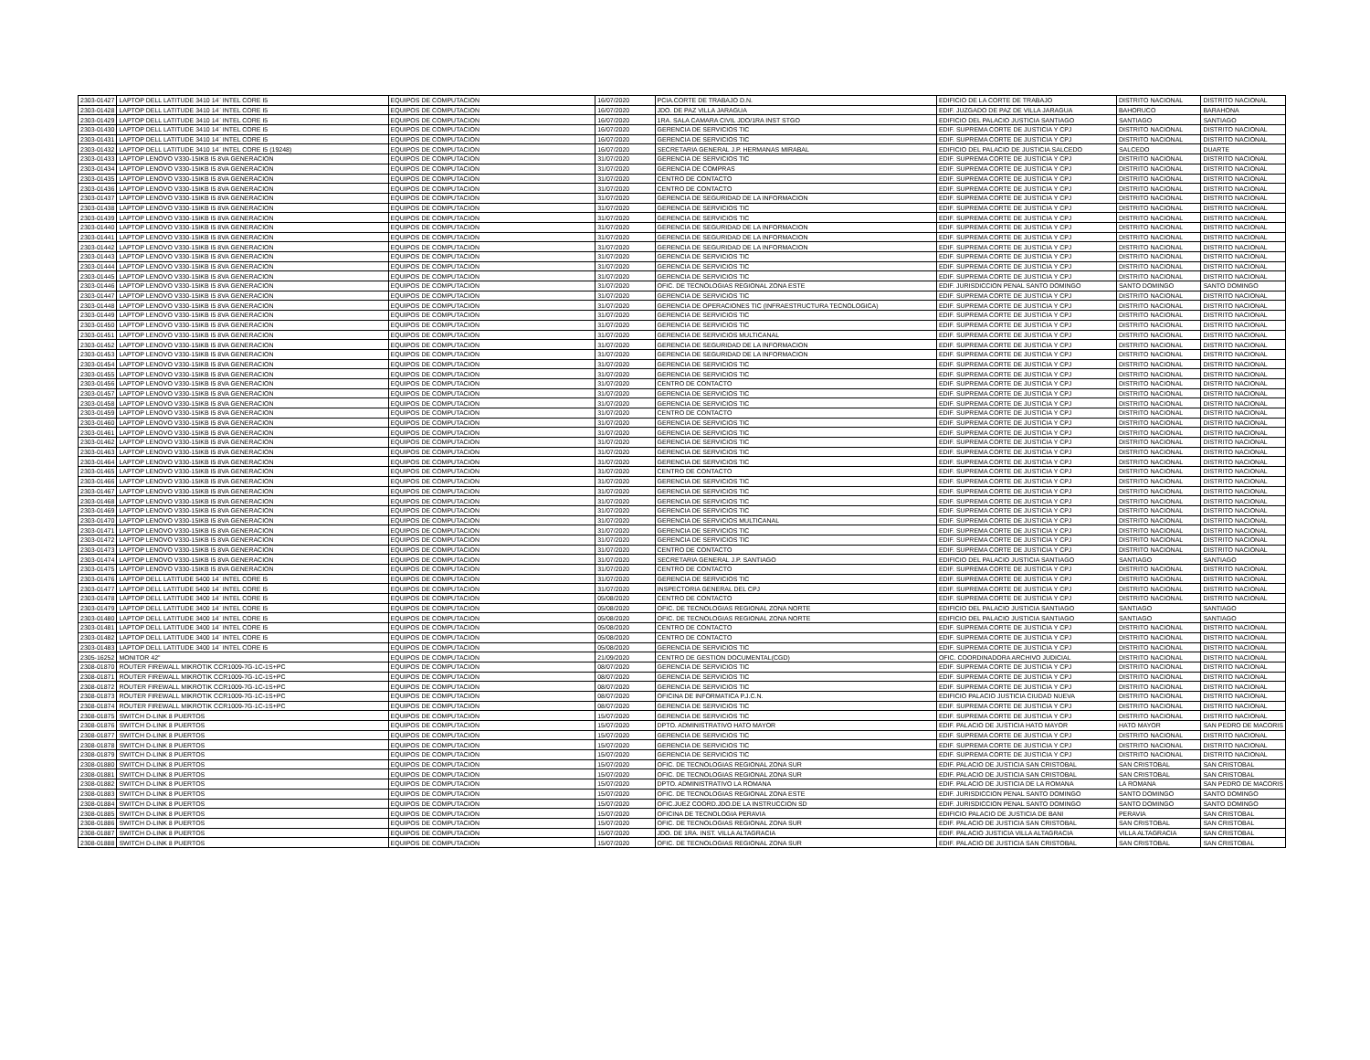| 2303-01427 | LAPTOP DELL LATITUDE 3410 14¨ INTEL CORE I5 | EQUIPOS DE COMPUTACION | 16/07/2020 | PCIA.CORTE DE TRABAJO D.N. | EDIFICIO DE LA CORTE DE TRABAJO | DISTRITO NACIONAL | DISTRITO NACIONAL |
| 2303-01428 | LAPTOP DELL LATITUDE 3410 14¨ INTEL CORE I5 | EQUIPOS DE COMPUTACION | 16/07/2020 | JDO. DE PAZ VILLA JARAGUA | EDIF. JUZGADO DE PAZ DE VILLA JARAGUA | BAHORUCO | BARAHONA |
| 2303-01429 | LAPTOP DELL LATITUDE 3410 14¨ INTEL CORE I5 | EQUIPOS DE COMPUTACION | 16/07/2020 | 1RA. SALA CAMARA CIVIL JDO/1RA INST STGO | EDIFICIO DEL PALACIO JUSTICIA SANTIAGO | SANTIAGO | SANTIAGO |
| 2303-01430 | LAPTOP DELL LATITUDE 3410 14¨ INTEL CORE I5 | EQUIPOS DE COMPUTACION | 16/07/2020 | GERENCIA DE SERVICIOS TIC | EDIF. SUPREMA CORTE DE JUSTICIA Y CPJ | DISTRITO NACIONAL | DISTRITO NACIONAL |
| 2303-01431 | LAPTOP DELL LATITUDE 3410 14¨ INTEL CORE I5 | EQUIPOS DE COMPUTACION | 16/07/2020 | GERENCIA DE SERVICIOS TIC | EDIF. SUPREMA CORTE DE JUSTICIA Y CPJ | DISTRITO NACIONAL | DISTRITO NACIONAL |
| 2303-01432 | LAPTOP DELL LATITUDE 3410 14¨ INTEL CORE I5 (19248) | EQUIPOS DE COMPUTACION | 16/07/2020 | SECRETARIA GENERAL J.P. HERMANAS MIRABAL | EDIFICIO DEL PALACIO DE JUSTICIA SALCEDO | SALCEDO | DUARTE |
| 2303-01433 | LAPTOP LENOVO V330-15IKB I5 8VA GENERACION | EQUIPOS DE COMPUTACION | 31/07/2020 | GERENCIA DE SERVICIOS TIC | EDIF. SUPREMA CORTE DE JUSTICIA Y CPJ | DISTRITO NACIONAL | DISTRITO NACIONAL |
| 2303-01434 | LAPTOP LENOVO V330-15IKB I5 8VA GENERACION | EQUIPOS DE COMPUTACION | 31/07/2020 | GERENCIA DE COMPRAS | EDIF. SUPREMA CORTE DE JUSTICIA Y CPJ | DISTRITO NACIONAL | DISTRITO NACIONAL |
| 2303-01435 | LAPTOP LENOVO V330-15IKB I5 8VA GENERACION | EQUIPOS DE COMPUTACION | 31/07/2020 | CENTRO DE CONTACTO | EDIF. SUPREMA CORTE DE JUSTICIA Y CPJ | DISTRITO NACIONAL | DISTRITO NACIONAL |
| 2303-01436 | LAPTOP LENOVO V330-15IKB I5 8VA GENERACION | EQUIPOS DE COMPUTACION | 31/07/2020 | CENTRO DE CONTACTO | EDIF. SUPREMA CORTE DE JUSTICIA Y CPJ | DISTRITO NACIONAL | DISTRITO NACIONAL |
| 2303-01437 | LAPTOP LENOVO V330-15IKB I5 8VA GENERACION | EQUIPOS DE COMPUTACION | 31/07/2020 | GERENCIA DE SEGURIDAD DE LA INFORMACION | EDIF. SUPREMA CORTE DE JUSTICIA Y CPJ | DISTRITO NACIONAL | DISTRITO NACIONAL |
| 2303-01438 | LAPTOP LENOVO V330-15IKB I5 8VA GENERACION | EQUIPOS DE COMPUTACION | 31/07/2020 | GERENCIA DE SERVICIOS TIC | EDIF. SUPREMA CORTE DE JUSTICIA Y CPJ | DISTRITO NACIONAL | DISTRITO NACIONAL |
| 2303-01439 | LAPTOP LENOVO V330-15IKB I5 8VA GENERACION | EQUIPOS DE COMPUTACION | 31/07/2020 | GERENCIA DE SERVICIOS TIC | EDIF. SUPREMA CORTE DE JUSTICIA Y CPJ | DISTRITO NACIONAL | DISTRITO NACIONAL |
| 2303-01440 | LAPTOP LENOVO V330-15IKB I5 8VA GENERACION | EQUIPOS DE COMPUTACION | 31/07/2020 | GERENCIA DE SEGURIDAD DE LA INFORMACION | EDIF. SUPREMA CORTE DE JUSTICIA Y CPJ | DISTRITO NACIONAL | DISTRITO NACIONAL |
| 2303-01441 | LAPTOP LENOVO V330-15IKB I5 8VA GENERACION | EQUIPOS DE COMPUTACION | 31/07/2020 | GERENCIA DE SEGURIDAD DE LA INFORMACION | EDIF. SUPREMA CORTE DE JUSTICIA Y CPJ | DISTRITO NACIONAL | DISTRITO NACIONAL |
| 2303-01442 | LAPTOP LENOVO V330-15IKB I5 8VA GENERACION | EQUIPOS DE COMPUTACION | 31/07/2020 | GERENCIA DE SEGURIDAD DE LA INFORMACION | EDIF. SUPREMA CORTE DE JUSTICIA Y CPJ | DISTRITO NACIONAL | DISTRITO NACIONAL |
| 2303-01443 | LAPTOP LENOVO V330-15IKB I5 8VA GENERACION | EQUIPOS DE COMPUTACION | 31/07/2020 | GERENCIA DE SERVICIOS TIC | EDIF. SUPREMA CORTE DE JUSTICIA Y CPJ | DISTRITO NACIONAL | DISTRITO NACIONAL |
| 2303-01444 | LAPTOP LENOVO V330-15IKB I5 8VA GENERACION | EQUIPOS DE COMPUTACION | 31/07/2020 | GERENCIA DE SERVICIOS TIC | EDIF. SUPREMA CORTE DE JUSTICIA Y CPJ | DISTRITO NACIONAL | DISTRITO NACIONAL |
| 2303-01445 | LAPTOP LENOVO V330-15IKB I5 8VA GENERACION | EQUIPOS DE COMPUTACION | 31/07/2020 | GERENCIA DE SERVICIOS TIC | EDIF. SUPREMA CORTE DE JUSTICIA Y CPJ | DISTRITO NACIONAL | DISTRITO NACIONAL |
| 2303-01446 | LAPTOP LENOVO V330-15IKB I5 8VA GENERACION | EQUIPOS DE COMPUTACION | 31/07/2020 | OFIC. DE TECNOLOGIAS REGIONAL ZONA ESTE | EDIF. JURISDICCION PENAL SANTO DOMINGO | SANTO DOMINGO | SANTO DOMINGO |
| 2303-01447 | LAPTOP LENOVO V330-15IKB I5 8VA GENERACION | EQUIPOS DE COMPUTACION | 31/07/2020 | GERENCIA DE SERVICIOS TIC | EDIF. SUPREMA CORTE DE JUSTICIA Y CPJ | DISTRITO NACIONAL | DISTRITO NACIONAL |
| 2303-01448 | LAPTOP LENOVO V330-15IKB I5 8VA GENERACION | EQUIPOS DE COMPUTACION | 31/07/2020 | GERENCIA DE OPERACIONES TIC (INFRAESTRUCTURA TECNOLOGICA) | EDIF. SUPREMA CORTE DE JUSTICIA Y CPJ | DISTRITO NACIONAL | DISTRITO NACIONAL |
| 2303-01449 | LAPTOP LENOVO V330-15IKB I5 8VA GENERACION | EQUIPOS DE COMPUTACION | 31/07/2020 | GERENCIA DE SERVICIOS TIC | EDIF. SUPREMA CORTE DE JUSTICIA Y CPJ | DISTRITO NACIONAL | DISTRITO NACIONAL |
| 2303-01450 | LAPTOP LENOVO V330-15IKB I5 8VA GENERACION | EQUIPOS DE COMPUTACION | 31/07/2020 | GERENCIA DE SERVICIOS TIC | EDIF. SUPREMA CORTE DE JUSTICIA Y CPJ | DISTRITO NACIONAL | DISTRITO NACIONAL |
| 2303-01451 | LAPTOP LENOVO V330-15IKB I5 8VA GENERACION | EQUIPOS DE COMPUTACION | 31/07/2020 | GERENCIA DE SERVICIOS MULTICANAL | EDIF. SUPREMA CORTE DE JUSTICIA Y CPJ | DISTRITO NACIONAL | DISTRITO NACIONAL |
| 2303-01452 | LAPTOP LENOVO V330-15IKB I5 8VA GENERACION | EQUIPOS DE COMPUTACION | 31/07/2020 | GERENCIA DE SEGURIDAD DE LA INFORMACION | EDIF. SUPREMA CORTE DE JUSTICIA Y CPJ | DISTRITO NACIONAL | DISTRITO NACIONAL |
| 2303-01453 | LAPTOP LENOVO V330-15IKB I5 8VA GENERACION | EQUIPOS DE COMPUTACION | 31/07/2020 | GERENCIA DE SEGURIDAD DE LA INFORMACION | EDIF. SUPREMA CORTE DE JUSTICIA Y CPJ | DISTRITO NACIONAL | DISTRITO NACIONAL |
| 2303-01454 | LAPTOP LENOVO V330-15IKB I5 8VA GENERACION | EQUIPOS DE COMPUTACION | 31/07/2020 | GERENCIA DE SERVICIOS TIC | EDIF. SUPREMA CORTE DE JUSTICIA Y CPJ | DISTRITO NACIONAL | DISTRITO NACIONAL |
| 2303-01455 | LAPTOP LENOVO V330-15IKB I5 8VA GENERACION | EQUIPOS DE COMPUTACION | 31/07/2020 | GERENCIA DE SERVICIOS TIC | EDIF. SUPREMA CORTE DE JUSTICIA Y CPJ | DISTRITO NACIONAL | DISTRITO NACIONAL |
| 2303-01456 | LAPTOP LENOVO V330-15IKB I5 8VA GENERACION | EQUIPOS DE COMPUTACION | 31/07/2020 | CENTRO DE CONTACTO | EDIF. SUPREMA CORTE DE JUSTICIA Y CPJ | DISTRITO NACIONAL | DISTRITO NACIONAL |
| 2303-01457 | LAPTOP LENOVO V330-15IKB I5 8VA GENERACION | EQUIPOS DE COMPUTACION | 31/07/2020 | GERENCIA DE SERVICIOS TIC | EDIF. SUPREMA CORTE DE JUSTICIA Y CPJ | DISTRITO NACIONAL | DISTRITO NACIONAL |
| 2303-01458 | LAPTOP LENOVO V330-15IKB I5 8VA GENERACION | EQUIPOS DE COMPUTACION | 31/07/2020 | GERENCIA DE SERVICIOS TIC | EDIF. SUPREMA CORTE DE JUSTICIA Y CPJ | DISTRITO NACIONAL | DISTRITO NACIONAL |
| 2303-01459 | LAPTOP LENOVO V330-15IKB I5 8VA GENERACION | EQUIPOS DE COMPUTACION | 31/07/2020 | CENTRO DE CONTACTO | EDIF. SUPREMA CORTE DE JUSTICIA Y CPJ | DISTRITO NACIONAL | DISTRITO NACIONAL |
| 2303-01460 | LAPTOP LENOVO V330-15IKB I5 8VA GENERACION | EQUIPOS DE COMPUTACION | 31/07/2020 | GERENCIA DE SERVICIOS TIC | EDIF. SUPREMA CORTE DE JUSTICIA Y CPJ | DISTRITO NACIONAL | DISTRITO NACIONAL |
| 2303-01461 | LAPTOP LENOVO V330-15IKB I5 8VA GENERACION | EQUIPOS DE COMPUTACION | 31/07/2020 | GERENCIA DE SERVICIOS TIC | EDIF. SUPREMA CORTE DE JUSTICIA Y CPJ | DISTRITO NACIONAL | DISTRITO NACIONAL |
| 2303-01462 | LAPTOP LENOVO V330-15IKB I5 8VA GENERACION | EQUIPOS DE COMPUTACION | 31/07/2020 | GERENCIA DE SERVICIOS TIC | EDIF. SUPREMA CORTE DE JUSTICIA Y CPJ | DISTRITO NACIONAL | DISTRITO NACIONAL |
| 2303-01463 | LAPTOP LENOVO V330-15IKB I5 8VA GENERACION | EQUIPOS DE COMPUTACION | 31/07/2020 | GERENCIA DE SERVICIOS TIC | EDIF. SUPREMA CORTE DE JUSTICIA Y CPJ | DISTRITO NACIONAL | DISTRITO NACIONAL |
| 2303-01464 | LAPTOP LENOVO V330-15IKB I5 8VA GENERACION | EQUIPOS DE COMPUTACION | 31/07/2020 | GERENCIA DE SERVICIOS TIC | EDIF. SUPREMA CORTE DE JUSTICIA Y CPJ | DISTRITO NACIONAL | DISTRITO NACIONAL |
| 2303-01465 | LAPTOP LENOVO V330-15IKB I5 8VA GENERACION | EQUIPOS DE COMPUTACION | 31/07/2020 | CENTRO DE CONTACTO | EDIF. SUPREMA CORTE DE JUSTICIA Y CPJ | DISTRITO NACIONAL | DISTRITO NACIONAL |
| 2303-01466 | LAPTOP LENOVO V330-15IKB I5 8VA GENERACION | EQUIPOS DE COMPUTACION | 31/07/2020 | GERENCIA DE SERVICIOS TIC | EDIF. SUPREMA CORTE DE JUSTICIA Y CPJ | DISTRITO NACIONAL | DISTRITO NACIONAL |
| 2303-01467 | LAPTOP LENOVO V330-15IKB I5 8VA GENERACION | EQUIPOS DE COMPUTACION | 31/07/2020 | GERENCIA DE SERVICIOS TIC | EDIF. SUPREMA CORTE DE JUSTICIA Y CPJ | DISTRITO NACIONAL | DISTRITO NACIONAL |
| 2303-01468 | LAPTOP LENOVO V330-15IKB I5 8VA GENERACION | EQUIPOS DE COMPUTACION | 31/07/2020 | GERENCIA DE SERVICIOS TIC | EDIF. SUPREMA CORTE DE JUSTICIA Y CPJ | DISTRITO NACIONAL | DISTRITO NACIONAL |
| 2303-01469 | LAPTOP LENOVO V330-15IKB I5 8VA GENERACION | EQUIPOS DE COMPUTACION | 31/07/2020 | GERENCIA DE SERVICIOS TIC | EDIF. SUPREMA CORTE DE JUSTICIA Y CPJ | DISTRITO NACIONAL | DISTRITO NACIONAL |
| 2303-01470 | LAPTOP LENOVO V330-15IKB I5 8VA GENERACION | EQUIPOS DE COMPUTACION | 31/07/2020 | GERENCIA DE SERVICIOS MULTICANAL | EDIF. SUPREMA CORTE DE JUSTICIA Y CPJ | DISTRITO NACIONAL | DISTRITO NACIONAL |
| 2303-01471 | LAPTOP LENOVO V330-15IKB I5 8VA GENERACION | EQUIPOS DE COMPUTACION | 31/07/2020 | GERENCIA DE SERVICIOS TIC | EDIF. SUPREMA CORTE DE JUSTICIA Y CPJ | DISTRITO NACIONAL | DISTRITO NACIONAL |
| 2303-01472 | LAPTOP LENOVO V330-15IKB I5 8VA GENERACION | EQUIPOS DE COMPUTACION | 31/07/2020 | GERENCIA DE SERVICIOS TIC | EDIF. SUPREMA CORTE DE JUSTICIA Y CPJ | DISTRITO NACIONAL | DISTRITO NACIONAL |
| 2303-01473 | LAPTOP LENOVO V330-15IKB I5 8VA GENERACION | EQUIPOS DE COMPUTACION | 31/07/2020 | CENTRO DE CONTACTO | EDIF. SUPREMA CORTE DE JUSTICIA Y CPJ | DISTRITO NACIONAL | DISTRITO NACIONAL |
| 2303-01474 | LAPTOP LENOVO V330-15IKB I5 8VA GENERACION | EQUIPOS DE COMPUTACION | 31/07/2020 | SECRETARIA GENERAL J.P. SANTIAGO | EDIFICIO DEL PALACIO JUSTICIA SANTIAGO | SANTIAGO | SANTIAGO |
| 2303-01475 | LAPTOP LENOVO V330-15IKB I5 8VA GENERACION | EQUIPOS DE COMPUTACION | 31/07/2020 | CENTRO DE CONTACTO | EDIF. SUPREMA CORTE DE JUSTICIA Y CPJ | DISTRITO NACIONAL | DISTRITO NACIONAL |
| 2303-01476 | LAPTOP DELL LATITUDE 5400 14¨ INTEL CORE I5 | EQUIPOS DE COMPUTACION | 31/07/2020 | GERENCIA DE SERVICIOS TIC | EDIF. SUPREMA CORTE DE JUSTICIA Y CPJ | DISTRITO NACIONAL | DISTRITO NACIONAL |
| 2303-01477 | LAPTOP DELL LATITUDE 5400 14¨ INTEL CORE I5 | EQUIPOS DE COMPUTACION | 31/07/2020 | INSPECTORIA GENERAL DEL CPJ | EDIF. SUPREMA CORTE DE JUSTICIA Y CPJ | DISTRITO NACIONAL | DISTRITO NACIONAL |
| 2303-01478 | LAPTOP DELL LATITUDE 3400 14¨ INTEL CORE I5 | EQUIPOS DE COMPUTACION | 05/08/2020 | CENTRO DE CONTACTO | EDIF. SUPREMA CORTE DE JUSTICIA Y CPJ | DISTRITO NACIONAL | DISTRITO NACIONAL |
| 2303-01479 | LAPTOP DELL LATITUDE 3400 14¨ INTEL CORE I5 | EQUIPOS DE COMPUTACION | 05/08/2020 | OFIC. DE TECNOLOGIAS REGIONAL ZONA NORTE | EDIFICIO DEL PALACIO JUSTICIA SANTIAGO | SANTIAGO | SANTIAGO |
| 2303-01480 | LAPTOP DELL LATITUDE 3400 14¨ INTEL CORE I5 | EQUIPOS DE COMPUTACION | 05/08/2020 | OFIC. DE TECNOLOGIAS REGIONAL ZONA NORTE | EDIFICIO DEL PALACIO JUSTICIA SANTIAGO | SANTIAGO | SANTIAGO |
| 2303-01481 | LAPTOP DELL LATITUDE 3400 14¨ INTEL CORE I5 | EQUIPOS DE COMPUTACION | 05/08/2020 | CENTRO DE CONTACTO | EDIF. SUPREMA CORTE DE JUSTICIA Y CPJ | DISTRITO NACIONAL | DISTRITO NACIONAL |
| 2303-01482 | LAPTOP DELL LATITUDE 3400 14¨ INTEL CORE I5 | EQUIPOS DE COMPUTACION | 05/08/2020 | CENTRO DE CONTACTO | EDIF. SUPREMA CORTE DE JUSTICIA Y CPJ | DISTRITO NACIONAL | DISTRITO NACIONAL |
| 2303-01483 | LAPTOP DELL LATITUDE 3400 14¨ INTEL CORE I5 | EQUIPOS DE COMPUTACION | 05/08/2020 | GERENCIA DE SERVICIOS TIC | EDIF. SUPREMA CORTE DE JUSTICIA Y CPJ | DISTRITO NACIONAL | DISTRITO NACIONAL |
| 2305-16252 | MONITOR 42" | EQUIPOS DE COMPUTACION | 21/09/2020 | CENTRO DE GESTION DOCUMENTAL(CGD) | OFIC. COORDINADORA ARCHIVO JUDICIAL | DISTRITO NACIONAL | DISTRITO NACIONAL |
| 2308-01870 | ROUTER FIREWALL MIKROTIK CCR1009-7G-1C-1S+PC | EQUIPOS DE COMPUTACION | 08/07/2020 | GERENCIA DE SERVICIOS TIC | EDIF. SUPREMA CORTE DE JUSTICIA Y CPJ | DISTRITO NACIONAL | DISTRITO NACIONAL |
| 2308-01871 | ROUTER FIREWALL MIKROTIK CCR1009-7G-1C-1S+PC | EQUIPOS DE COMPUTACION | 08/07/2020 | GERENCIA DE SERVICIOS TIC | EDIF. SUPREMA CORTE DE JUSTICIA Y CPJ | DISTRITO NACIONAL | DISTRITO NACIONAL |
| 2308-01872 | ROUTER FIREWALL MIKROTIK CCR1009-7G-1C-1S+PC | EQUIPOS DE COMPUTACION | 08/07/2020 | GERENCIA DE SERVICIOS TIC | EDIF. SUPREMA CORTE DE JUSTICIA Y CPJ | DISTRITO NACIONAL | DISTRITO NACIONAL |
| 2308-01873 | ROUTER FIREWALL MIKROTIK CCR1009-7G-1C-1S+PC | EQUIPOS DE COMPUTACION | 08/07/2020 | OFICINA DE INFORMATICA P.J.C.N. | EDIFICIO PALACIO JUSTICIA CIUDAD NUEVA | DISTRITO NACIONAL | DISTRITO NACIONAL |
| 2308-01874 | ROUTER FIREWALL MIKROTIK CCR1009-7G-1C-1S+PC | EQUIPOS DE COMPUTACION | 08/07/2020 | GERENCIA DE SERVICIOS TIC | EDIF. SUPREMA CORTE DE JUSTICIA Y CPJ | DISTRITO NACIONAL | DISTRITO NACIONAL |
| 2308-01875 | SWITCH D-LINK 8 PUERTOS | EQUIPOS DE COMPUTACION | 15/07/2020 | GERENCIA DE SERVICIOS TIC | EDIF. SUPREMA CORTE DE JUSTICIA Y CPJ | DISTRITO NACIONAL | DISTRITO NACIONAL |
| 2308-01876 | SWITCH D-LINK 8 PUERTOS | EQUIPOS DE COMPUTACION | 15/07/2020 | DPTO. ADMINISTRATIVO HATO MAYOR | EDIF. PALACIO DE JUSTICIA HATO MAYOR | HATO MAYOR | SAN PEDRO DE MACORIS |
| 2308-01877 | SWITCH D-LINK 8 PUERTOS | EQUIPOS DE COMPUTACION | 15/07/2020 | GERENCIA DE SERVICIOS TIC | EDIF. SUPREMA CORTE DE JUSTICIA Y CPJ | DISTRITO NACIONAL | DISTRITO NACIONAL |
| 2308-01878 | SWITCH D-LINK 8 PUERTOS | EQUIPOS DE COMPUTACION | 15/07/2020 | GERENCIA DE SERVICIOS TIC | EDIF. SUPREMA CORTE DE JUSTICIA Y CPJ | DISTRITO NACIONAL | DISTRITO NACIONAL |
| 2308-01879 | SWITCH D-LINK 8 PUERTOS | EQUIPOS DE COMPUTACION | 15/07/2020 | GERENCIA DE SERVICIOS TIC | EDIF. SUPREMA CORTE DE JUSTICIA Y CPJ | DISTRITO NACIONAL | DISTRITO NACIONAL |
| 2308-01880 | SWITCH D-LINK 8 PUERTOS | EQUIPOS DE COMPUTACION | 15/07/2020 | OFIC. DE TECNOLOGIAS REGIONAL ZONA SUR | EDIF. PALACIO DE JUSTICIA SAN CRISTOBAL | SAN CRISTOBAL | SAN CRISTOBAL |
| 2308-01881 | SWITCH D-LINK 8 PUERTOS | EQUIPOS DE COMPUTACION | 15/07/2020 | OFIC. DE TECNOLOGIAS REGIONAL ZONA SUR | EDIF. PALACIO DE JUSTICIA SAN CRISTOBAL | SAN CRISTOBAL | SAN CRISTOBAL |
| 2308-01882 | SWITCH D-LINK 8 PUERTOS | EQUIPOS DE COMPUTACION | 15/07/2020 | DPTO. ADMINISTRATIVO LA ROMANA | EDIF. PALACIO DE JUSTICIA DE LA ROMANA | LA ROMANA | SAN PEDRO DE MACORIS |
| 2308-01883 | SWITCH D-LINK 8 PUERTOS | EQUIPOS DE COMPUTACION | 15/07/2020 | OFIC. DE TECNOLOGIAS REGIONAL ZONA ESTE | EDIF. JURISDICCION PENAL SANTO DOMINGO | SANTO DOMINGO | SANTO DOMINGO |
| 2308-01884 | SWITCH D-LINK 8 PUERTOS | EQUIPOS DE COMPUTACION | 15/07/2020 | OFIC.JUEZ COORD.JDO.DE LA INSTRUCCION SD | EDIF. JURISDICCION PENAL SANTO DOMINGO | SANTO DOMINGO | SANTO DOMINGO |
| 2308-01885 | SWITCH D-LINK 8 PUERTOS | EQUIPOS DE COMPUTACION | 15/07/2020 | OFICINA DE TECNOLOGIA PERAVIA | EDIFICIO PALACIO DE JUSTICIA DE BANI | PERAVIA | SAN CRISTOBAL |
| 2308-01886 | SWITCH D-LINK 8 PUERTOS | EQUIPOS DE COMPUTACION | 15/07/2020 | OFIC. DE TECNOLOGIAS REGIONAL ZONA SUR | EDIF. PALACIO DE JUSTICIA SAN CRISTOBAL | SAN CRISTOBAL | SAN CRISTOBAL |
| 2308-01887 | SWITCH D-LINK 8 PUERTOS | EQUIPOS DE COMPUTACION | 15/07/2020 | JDO. DE 1RA. INST. VILLA ALTAGRACIA | EDIF. PALACIO JUSTICIA VILLA ALTAGRACIA | VILLA ALTAGRACIA | SAN CRISTOBAL |
| 2308-01888 | SWITCH D-LINK 8 PUERTOS | EQUIPOS DE COMPUTACION | 15/07/2020 | OFIC. DE TECNOLOGIAS REGIONAL ZONA SUR | EDIF. PALACIO DE JUSTICIA SAN CRISTOBAL | SAN CRISTOBAL | SAN CRISTOBAL |